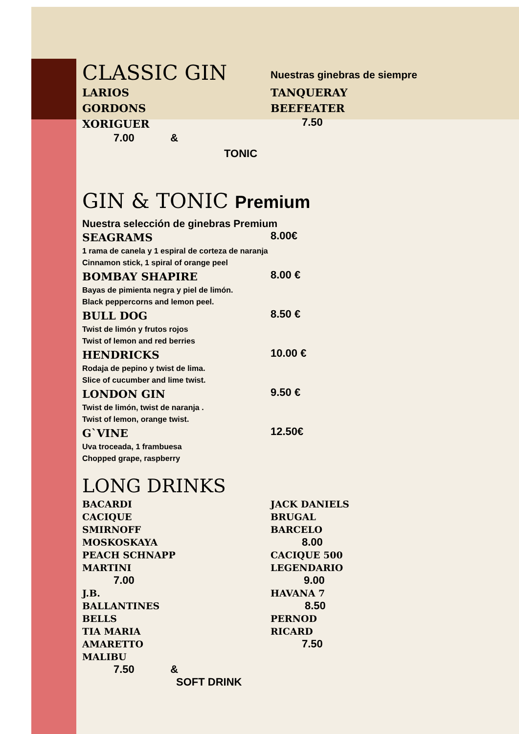CLASSIC GIN
Nuestras ginebras de siempre
LARIOS TANQUERAY
GORDONS BEEFEATER
XORIGUER
7.50
7.00 &
TONIC
GIN & TONIC Premium
Nuestra selección de ginebras Premium
SEAGRAMS
8.00€
1 rama de canela y 1 espiral de corteza de naranja
Cinnamon stick, 1 spiral of orange peel
BOMBAY SHAPIRE
8.00 €
Bayas de pimienta negra y piel de limón.
Black peppercorns and lemon peel.
BULL DOG
8.50 €
Twist de limón y frutos rojos
Twist of lemon and red berries
HENDRICKS
10.00 €
Rodaja de pepino y twist de lima.
Slice of cucumber and lime twist.
LONDON GIN
9.50 €
Twist de limón, twist de naranja .
Twist of lemon, orange twist.
G`VINE
12.50€
Uva troceada, 1 frambuesa
Chopped grape, raspberry
LONG DRINKS
BACARDI
CACIQUE
SMIRNOFF
MOSKOSKAYA
PEACH SCHNAPP
MARTINI
JACK DANIELS
BRUGAL
BARCELO
8.00
CACIQUE 500
LEGENDARIO
7.00 9.00
J.B.
BALLANTINES
BELLS
TIA MARIA
AMARETTO
MALIBU
HAVANA 7
8.50
PERNOD
RICARD
7.50
7.50 &
SOFT DRINK